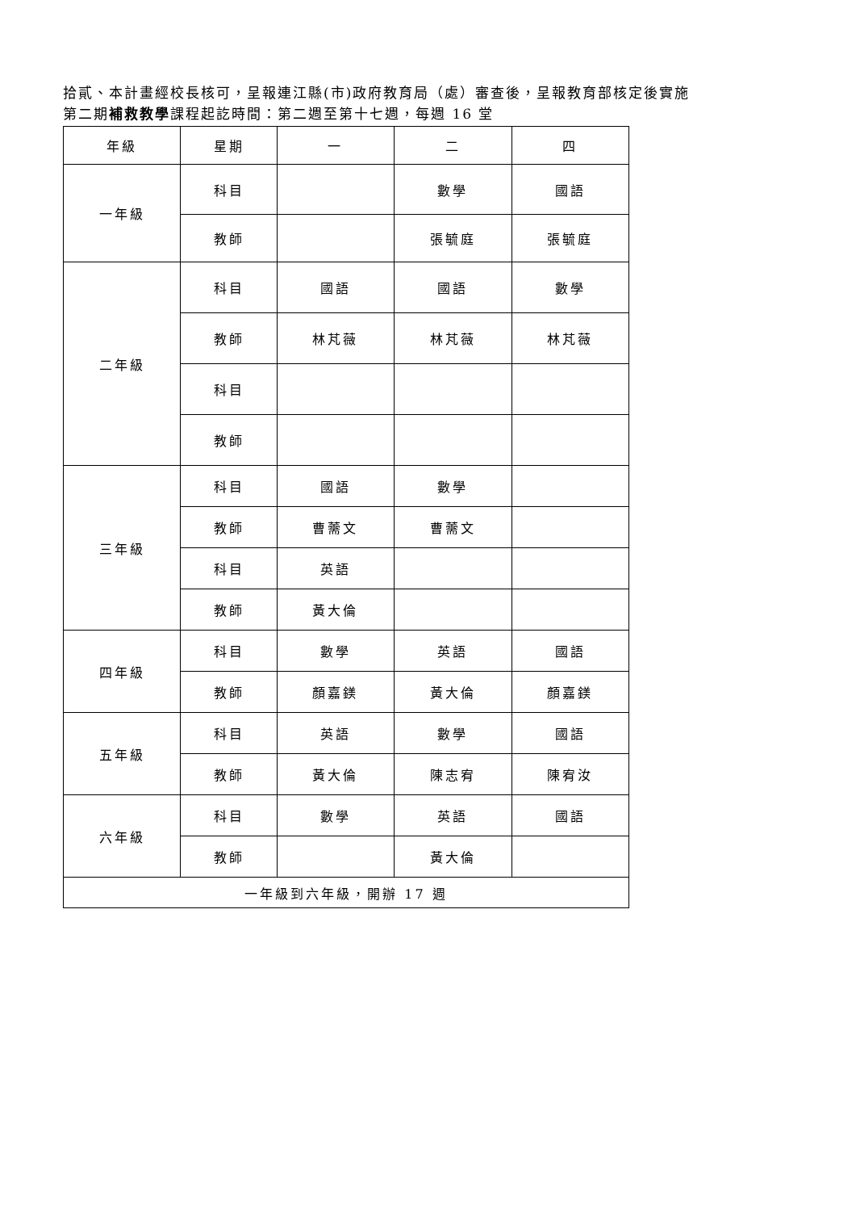拾貳、本計畫經校長核可，呈報連江縣(市)政府教育局（處）審查後，呈報教育部核定後實施
第二期補救教學課程起訖時間：第二週至第十七週，每週 16 堂
| 年級 | 星期 | 一 | 二 | 四 |
| 一年級 | 科目 | | 數學 | 國語 |
| | 教師 | | 張毓庭 | 張毓庭 |
| 二年級 | 科目 | 國語 | 國語 | 數學 |
| | 教師 | 林芃薇 | 林芃薇 | 林芃薇 |
| | 科目 | | | |
| | 教師 | | | |
| 三年級 | 科目 | 國語 | 數學 | |
| | 教師 | 曹薷文 | 曹薷文 | |
| | 科目 | 英語 | | |
| | 教師 | 黃大倫 | | |
| 四年級 | 科目 | 數學 | 英語 | 國語 |
| | 教師 | 顏嘉鎂 | 黃大倫 | 顏嘉鎂 |
| 五年級 | 科目 | 英語 | 數學 | 國語 |
| | 教師 | 黃大倫 | 陳志宥 | 陳宥汝 |
| 六年級 | 科目 | 數學 | 英語 | 國語 |
| | 教師 | | 黃大倫 | |
| 一年級到六年級，開辦 17 週 | | | | |